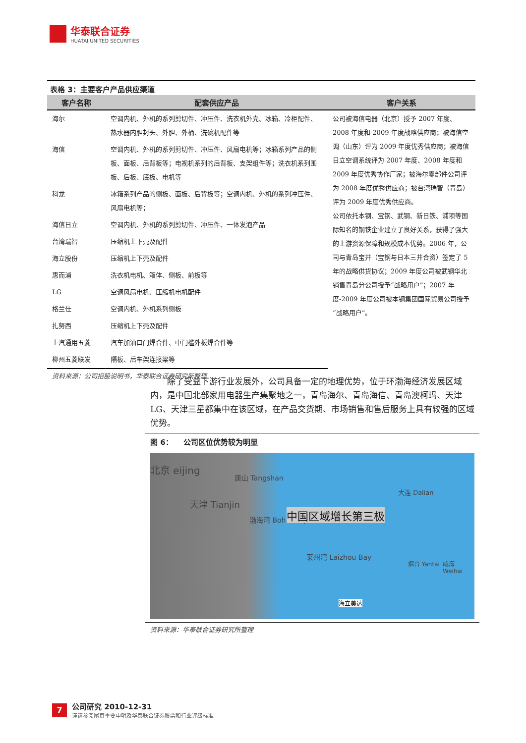华泰联合证券
HUATAI UNITED SECURITIES
表格 3：主要客户产品供应渠道
| 客户名称 | 配套供应产品 | 客户关系 |
| --- | --- | --- |
| 海尔 | 空调内机、外机的系列剪切件、冲压件、洗衣机外壳、冰箱、冷柜配件、热水器内胆封头、外胆、外桶、洗碗机配件等 | 公司被海信电器（北京）授予 2007 年度、2008 年度和 2009 年度战略供应商；被海信空调（山东）评为 2009 年度优秀供应商；被海信日立空调系统评为 2007 年度、2008 年度和 2009 年度优秀协作厂家；被海尔零部件公司评为 2008 年度优秀供应商；被台湾瑞智（青岛）评为 2009 年度优秀供应商。 公司依托本钢、宝钢、武钢、新日铁、浦项等国际知名的钢铁企业建立了良好关系，获得了强大的上游资源保障和规模成本优势。2006 年，公司与青岛宝井（宝钢与日本三井合资）签定了 5 年的战略供货协议；2009 年度公司被武钢华北销售青岛分公司授予“战略用户”；2007 年度-2009 年度公司被本钢集团国际贸易公司授予“战略用户”。 |
| 海信 | 空调内机、外机的系列剪切件、冲压件、风扇电机等；冰箱系列产品的侧板、面板、后背板等；电视机系列的后背板、支架组件等；洗衣机系列围板、后板、底板、电机等 | |
| 科龙 | 冰箱系列产品的侧板、面板、后背板等；空调内机、外机的系列冲压件、风扇电机等； | |
| 海信日立 | 空调内机、外机的系列剪切件、冲压件、一体发泡产品 | |
| 台湾瑞智 | 压缩机上下壳及配件 | |
| 海立股份 | 压缩机上下壳及配件 | |
| 惠而浦 | 洗衣机电机、箱体、侧板、前板等 | |
| LG | 空调风扇电机、压缩机电机配件 | |
| 格兰仕 | 空调内机、外机系列侧板 | |
| 扎努西 | 压缩机上下壳及配件 | |
| 上汽通用五菱 | 汽车加油口门焊合件、中门槛外板焊合件等 | |
| 柳州五菱联发 | 隔板、后车架连接梁等 | |
资料来源：公司招股说明书，华泰联合证券研究所整理
除了受益下游行业发展外，公司具备一定的地理优势，位于环渤海经济发展区域内，是中国北部家用电器生产集聚地之一，青岛海尔、青岛海信、青岛澳柯玛、天津LG、天津三星都集中在该区域，在产品交货期、市场销售和售后服务上具有较强的区域优势。
图 6： 公司区位优势较为明显
北京 eijing
唐山 Tangshan
天津 Tianjin
渤海湾 Bohai Bay 中国区域增长第三极
大连 Dalian
莱州湾 Laizhou Bay
烟台 Yantai 威海 Weihai
海立美达
资料来源：华泰联合证券研究所整理
7
公司研究 2010-12-31
谨请参阅尾页重要申明及华泰联合证券股票和行业评级标准